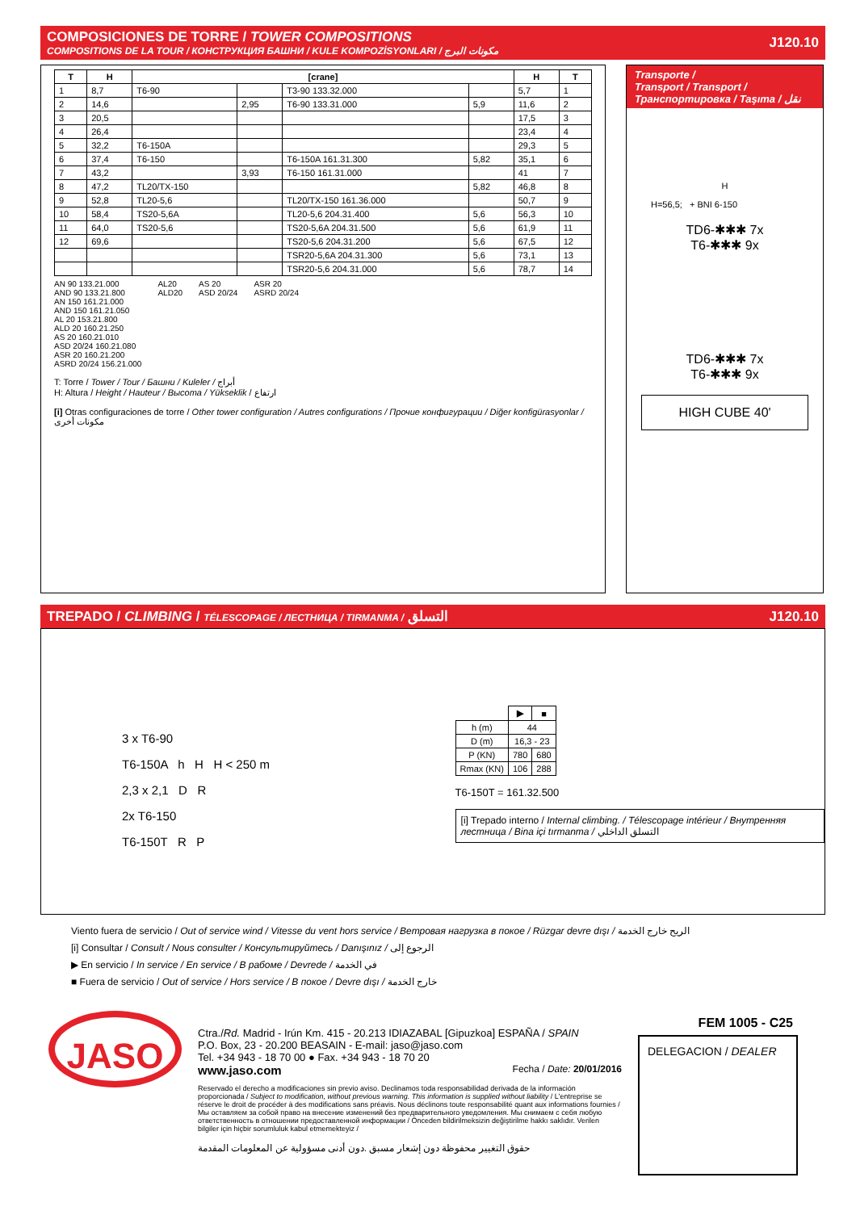COMPOSICIONES DE TORRE / TOWER COMPOSITIONS
COMPOSITIONS DE LA TOUR / КОНСТРУКЦИЯ БАШНИ / KULE KOMPOZİSYONLARI / مكونات البرج
J120.10
| T | H | [crane] | | | | H | T |
| --- | --- | --- | --- | --- | --- | --- | --- |
| 1 | 8,7 | T6-90 | | T3-90 133.32.000 | | 5,7 | 1 |
| 2 | 14,6 | | 2,95 | T6-90 133.31.000 | 5,9 | 11,6 | 2 |
| 3 | 20,5 | | | | | 17,5 | 3 |
| 4 | 26,4 | | | | | 23,4 | 4 |
| 5 | 32,2 | T6-150A | | | | 29,3 | 5 |
| 6 | 37,4 | T6-150 | | T6-150A 161.31.300 | 5,82 | 35,1 | 6 |
| 7 | 43,2 | | 3,93 | T6-150 161.31.000 | | 41 | 7 |
| 8 | 47,2 | TL20/TX-150 | | | 5,82 | 46,8 | 8 |
| 9 | 52,8 | TL20-5,6 | | TL20/TX-150 161.36.000 | | 50,7 | 9 |
| 10 | 58,4 | TS20-5,6A | | TL20-5,6 204.31.400 | 5,6 | 56,3 | 10 |
| 11 | 64,0 | TS20-5,6 | | TS20-5,6A 204.31.500 | 5,6 | 61,9 | 11 |
| 12 | 69,6 | | | TS20-5,6 204.31.200 | 5,6 | 67,5 | 12 |
| | | | | TSR20-5,6A 204.31.300 | 5,6 | 73,1 | 13 |
| | | | | TSR20-5,6 204.31.000 | 5,6 | 78,7 | 14 |
AN 90 133.21.000
AND 90 133.21.800
AN 150 161.21.000
AND 150 161.21.050
AL 20 153.21.800
ALD 20 160.21.250
AS 20 160.21.010
ASD 20/24 160.21.080
ASR 20 160.21.200
ASRD 20/24 156.21.000
AL20
ALD20
AS 20
ASD 20/24
ASR 20
ASRD 20/24
T: Torre / Tower / Tour / Башни / Kuleler / أبراج
H: Altura / Height / Hauteur / Высота / Yükseklik / ارتفاع
[i] Otras configuraciones de torre / Other tower configuration / Autres configurations / Прочие конфигурации / Diğer konfigürasyonlar / مكونات أخرى
Transporte /
Transport / Transport /
Транспортировка / Taşıma / نقل
H
H=56,5; + BNI 6-150
TD6-✱✱✱ 7x
T6-✱✱✱ 9x
TD6-✱✱✱ 7x
T6-✱✱✱ 9x
HIGH CUBE 40'
TREPADO / CLIMBING / TÉLESCOPAGE / ЛЕСТНИЦА / TIRMANMA / التسلق
J120.10
3 x T6-90
T6-150A h H H < 250 m
2,3 x 2,1 D R
2x T6-150
T6-150T R P
| | ▶ | ■ |
| h (m) | 44 | |
| D (m) | 16,3 - 23 | |
| P (KN) | 780 | 680 |
| Rmax (KN) | 106 | 288 |
T6-150T = 161.32.500
[i] Trepado interno / Internal climbing. / Télescopage intérieur / Внутренняя лестница / Bina içi tırmanma / التسلق الداخلي
Viento fuera de servicio / Out of service wind / Vitesse du vent hors service / Ветровая нагрузка в покое / Rüzgar devre dışı / الريح خارج الخدمة
[i] Consultar / Consult / Nous consulter / Консультируйтесь / Danışınız / الرجوع إلى
▶ En servicio / In service / En service / В рабоме / Devrede / في الخدمة
■ Fuera de servicio / Out of service / Hors service / В покое / Devre dışı / خارج الخدمة
JASO
Ctra./Rd. Madrid - Irún Km. 415 - 20.213 IDIAZABAL [Gipuzkoa] ESPAÑA / SPAIN
P.O. Box, 23 - 20.200 BEASAIN - E-mail: jaso@jaso.com
Tel. +34 943 - 18 70 00 ● Fax. +34 943 - 18 70 20
www.jaso.com Fecha / Date: 20/01/2016
Reservado el derecho a modificaciones sin previo aviso. Declinamos toda responsabilidad derivada de la información proporcionada / Subject to modification, without previous warning. This information is supplied without liability / L'entreprise se réserve le droit de procéder à des modifications sans préavis. Nous déclinons toute responsabilité quant aux informations fournies / Мы оставляем за собой право на внесение изменений без предварительного уведомления. Мы снимаем с себя любую ответственность в отношении предоставленной информации / Önceden bildirilmeksizin değiştirilme hakkı saklıdır. Verilen bilgiler için hiçbir sorumluluk kabul etmemekteyiz /
حقوق التغيير محفوظة دون إشعار مسبق .دون أدنى مسؤولية عن المعلومات المقدمة
FEM 1005 - C25
DELEGACION / DEALER